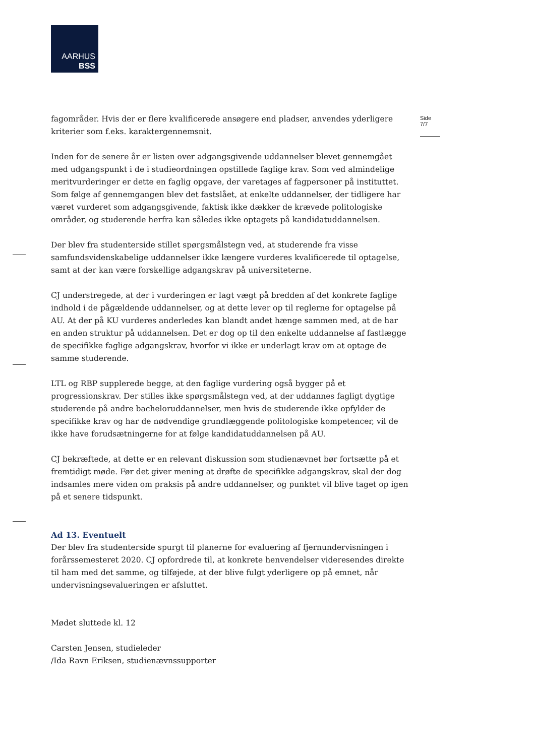AARHUS
BSS
Side 7/7
fagområder. Hvis der er flere kvalificerede ansøgere end pladser, anvendes yderligere kriterier som f.eks. karaktergennemsnit.
Inden for de senere år er listen over adgangsgivende uddannelser blevet gennemgået med udgangspunkt i de i studieordningen opstillede faglige krav. Som ved almindelige meritvurderinger er dette en faglig opgave, der varetages af fagpersoner på instituttet. Som følge af gennemgangen blev det fastslået, at enkelte uddannelser, der tidligere har været vurderet som adgangsgivende, faktisk ikke dækker de krævede politologiske områder, og studerende herfra kan således ikke optagets på kandidatuddannelsen.
Der blev fra studenterside stillet spørgsmålstegn ved, at studerende fra visse samfundsvidenskabelige uddannelser ikke længere vurderes kvalificerede til optagelse, samt at der kan være forskellige adgangskrav på universiteterne.
CJ understregede, at der i vurderingen er lagt vægt på bredden af det konkrete faglige indhold i de pågældende uddannelser, og at dette lever op til reglerne for optagelse på AU. At der på KU vurderes anderledes kan blandt andet hænge sammen med, at de har en anden struktur på uddannelsen. Det er dog op til den enkelte uddannelse af fastlægge de specifikke faglige adgangskrav, hvorfor vi ikke er underlagt krav om at optage de samme studerende.
LTL og RBP supplerede begge, at den faglige vurdering også bygger på et progressionskrav. Der stilles ikke spørgsmålstegn ved, at der uddannes fagligt dygtige studerende på andre bacheloruddannelser, men hvis de studerende ikke opfylder de specifikke krav og har de nødvendige grundlæggende politologiske kompetencer, vil de ikke have forudsætningerne for at følge kandidatuddannelsen på AU.
CJ bekræftede, at dette er en relevant diskussion som studienævnet bør fortsætte på et fremtidigt møde. Før det giver mening at drøfte de specifikke adgangskrav, skal der dog indsamles mere viden om praksis på andre uddannelser, og punktet vil blive taget op igen på et senere tidspunkt.
Ad 13. Eventuelt
Der blev fra studenterside spurgt til planerne for evaluering af fjernundervisningen i forårssemesteret 2020. CJ opfordrede til, at konkrete henvendelser videresendes direkte til ham med det samme, og tilføjede, at der blive fulgt yderligere op på emnet, når undervisningsevalueringen er afsluttet.
Mødet sluttede kl. 12
Carsten Jensen, studieleder
/Ida Ravn Eriksen, studienævnssupporter